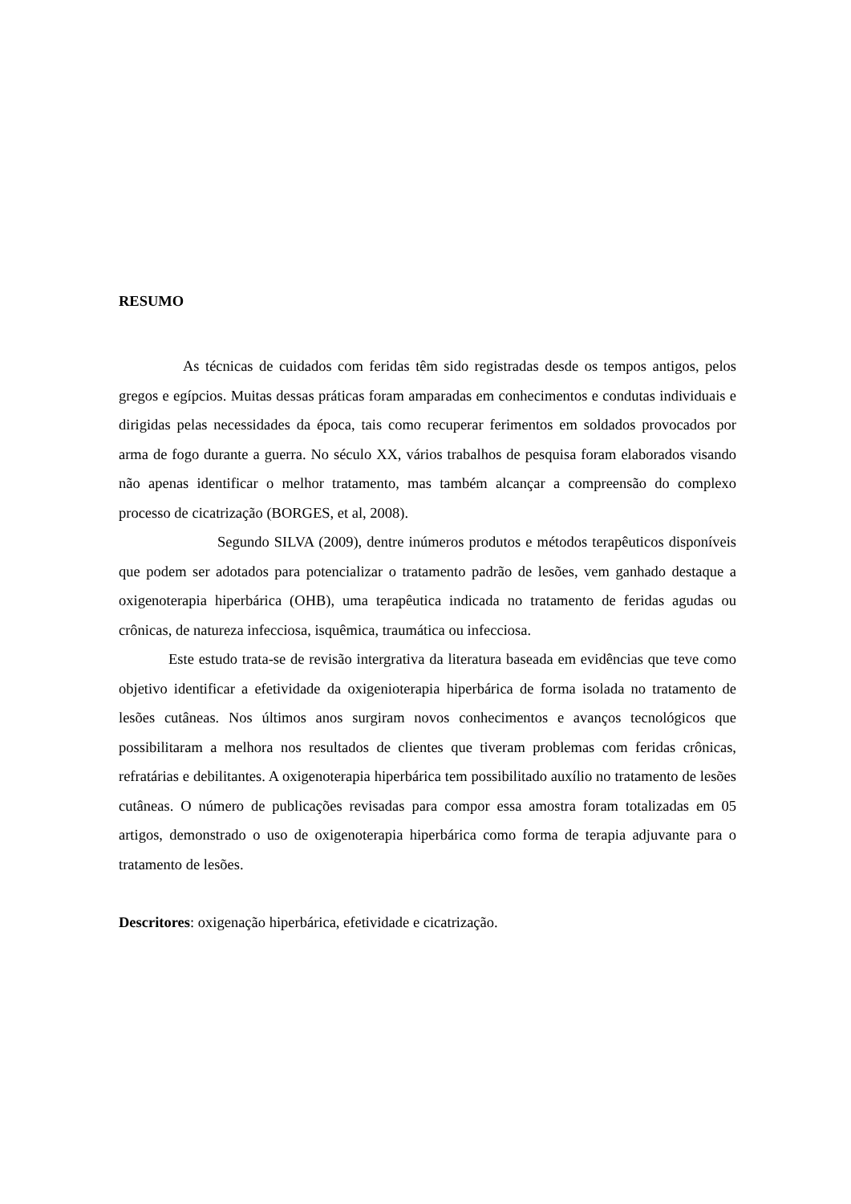RESUMO
As técnicas de cuidados com feridas têm sido registradas desde os tempos antigos, pelos gregos e egípcios. Muitas dessas práticas foram amparadas em conhecimentos e condutas individuais e dirigidas pelas necessidades da época, tais como recuperar ferimentos em soldados provocados por arma de fogo durante a guerra. No século XX, vários trabalhos de pesquisa foram elaborados visando não apenas identificar o melhor tratamento, mas também alcançar a compreensão do complexo processo de cicatrização (BORGES, et al, 2008).
Segundo SILVA (2009), dentre inúmeros produtos e métodos terapêuticos disponíveis que podem ser adotados para potencializar o tratamento padrão de lesões, vem ganhado destaque a oxigenoterapia hiperbárica (OHB), uma terapêutica indicada no tratamento de feridas agudas ou crônicas, de natureza infecciosa, isquêmica, traumática ou infecciosa.
Este estudo trata-se de revisão intergrativa da literatura baseada em evidências que teve como objetivo identificar a efetividade da oxigenioterapia hiperbárica de forma isolada no tratamento de lesões cutâneas. Nos últimos anos surgiram novos conhecimentos e avanços tecnológicos que possibilitaram a melhora nos resultados de clientes que tiveram problemas com feridas crônicas, refratárias e debilitantes. A oxigenoterapia hiperbárica tem possibilitado auxílio no tratamento de lesões cutâneas. O número de publicações revisadas para compor essa amostra foram totalizadas em 05 artigos, demonstrado o uso de oxigenoterapia hiperbárica como forma de terapia adjuvante para o tratamento de lesões.
Descritores: oxigenação hiperbárica, efetividade e cicatrização.